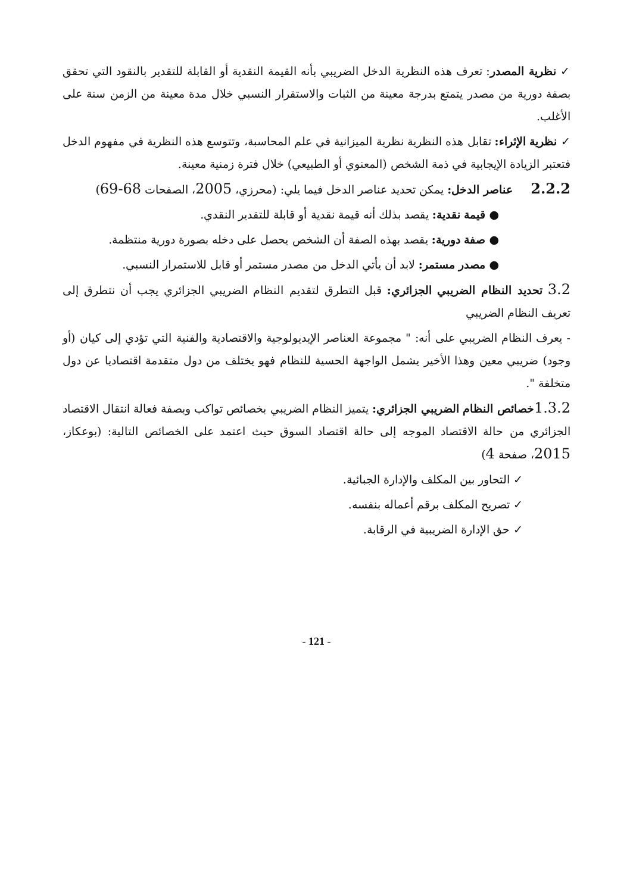✓ نظرية المصدر: تعرف هذه النظرية الدخل الضريبي بأنه القيمة النقدية أو القابلة للتقدير بالنقود التي تحقق بصفة دورية من مصدر يتمتع بدرجة معينة من الثبات والاستقرار النسبي خلال مدة معينة من الزمن سنة على الأغلب.
✓ نظرية الإثراء: تقابل هذه النظرية نظرية الميزانية في علم المحاسبة، وتتوسع هذه النظرية في مفهوم الدخل فتعتبر الزيادة الإيجابية في ذمة الشخص (المعنوي أو الطبيعي) خلال فترة زمنية معينة.
2.2.2 عناصر الدخل: يمكن تحديد عناصر الدخل فيما يلي: (محرزي، 2005، الصفحات 68-69)
● قيمة نقدية: يقصد بذلك أنه قيمة نقدية أو قابلة للتقدير النقدي.
● صفة دورية: يقصد بهذه الصفة أن الشخص يحصل على دخله بصورة دورية منتظمة.
● مصدر مستمر: لابد أن يأتي الدخل من مصدر مستمر أو قابل للاستمرار النسبي.
3.2 تحديد النظام الضريبي الجزائري: قبل التطرق لتقديم النظام الضريبي الجزائري يجب أن نتطرق إلى تعريف النظام الضريبي
- يعرف النظام الضريبي على أنه: " مجموعة العناصر الإيديولوجية والاقتصادية والفنية التي تؤدي إلى كيان (أو وجود) ضريبي معين وهذا الأخير يشمل الواجهة الحسية للنظام فهو يختلف من دول متقدمة اقتصاديا عن دول متخلفة ".
1.3.2 خصائص النظام الضريبي الجزائري: يتميز النظام الضريبي بخصائص تواكب وبصفة فعالة انتقال الاقتصاد الجزائري من حالة الاقتصاد الموجه إلى حالة اقتصاد السوق حيث اعتمد على الخصائص التالية: (بوعكاز، 2015، صفحة 4)
✓ التحاور بين المكلف والإدارة الجبائية.
✓ تصريح المكلف برقم أعماله بنفسه.
✓ حق الإدارة الضريبية في الرقابة.
- 121 -